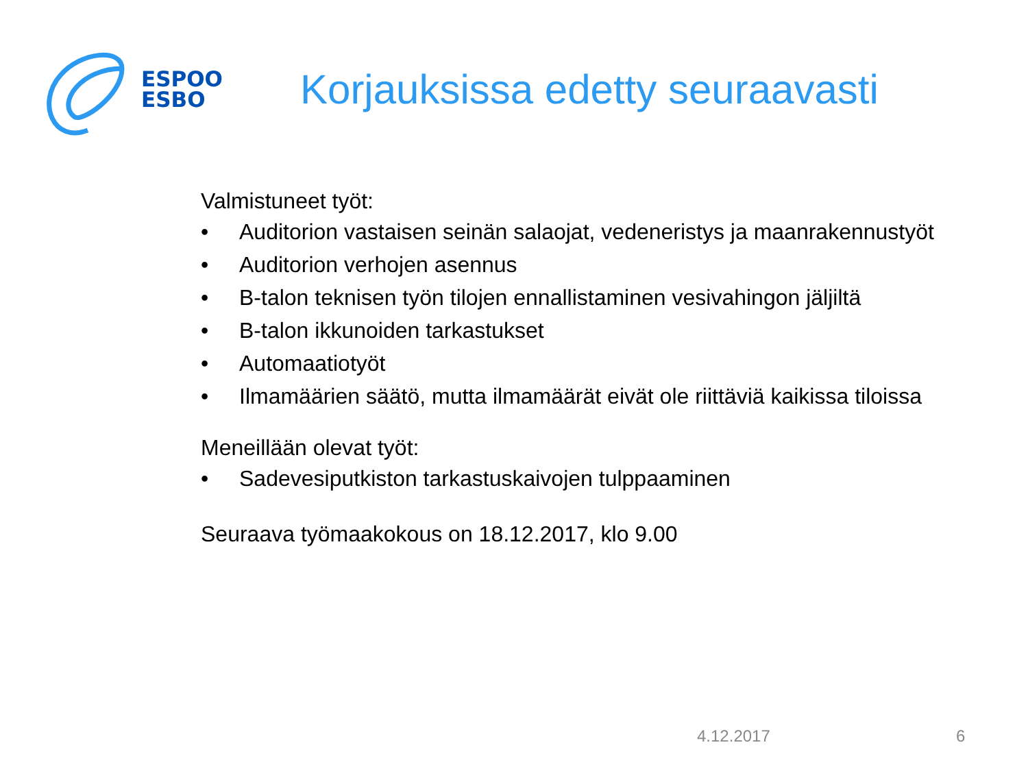ESPOO
ESBO
Korjauksissa edetty seuraavasti
Valmistuneet työt:
• Auditorion vastaisen seinän salaojat, vedeneristys ja maanrakennustyöt
• Auditorion verhojen asennus
• B-talon teknisen työn tilojen ennallistaminen vesivahingon jäljiltä
• B-talon ikkunoiden tarkastukset
• Automaatiotyöt
• Ilmamäärien säätö, mutta ilmamäärät eivät ole riittäviä kaikissa tiloissa
Meneillään olevat työt:
• Sadevesiputkiston tarkastuskaivojen tulppaaminen
Seuraava työmaakokous on 18.12.2017, klo 9.00
4.12.2017 6